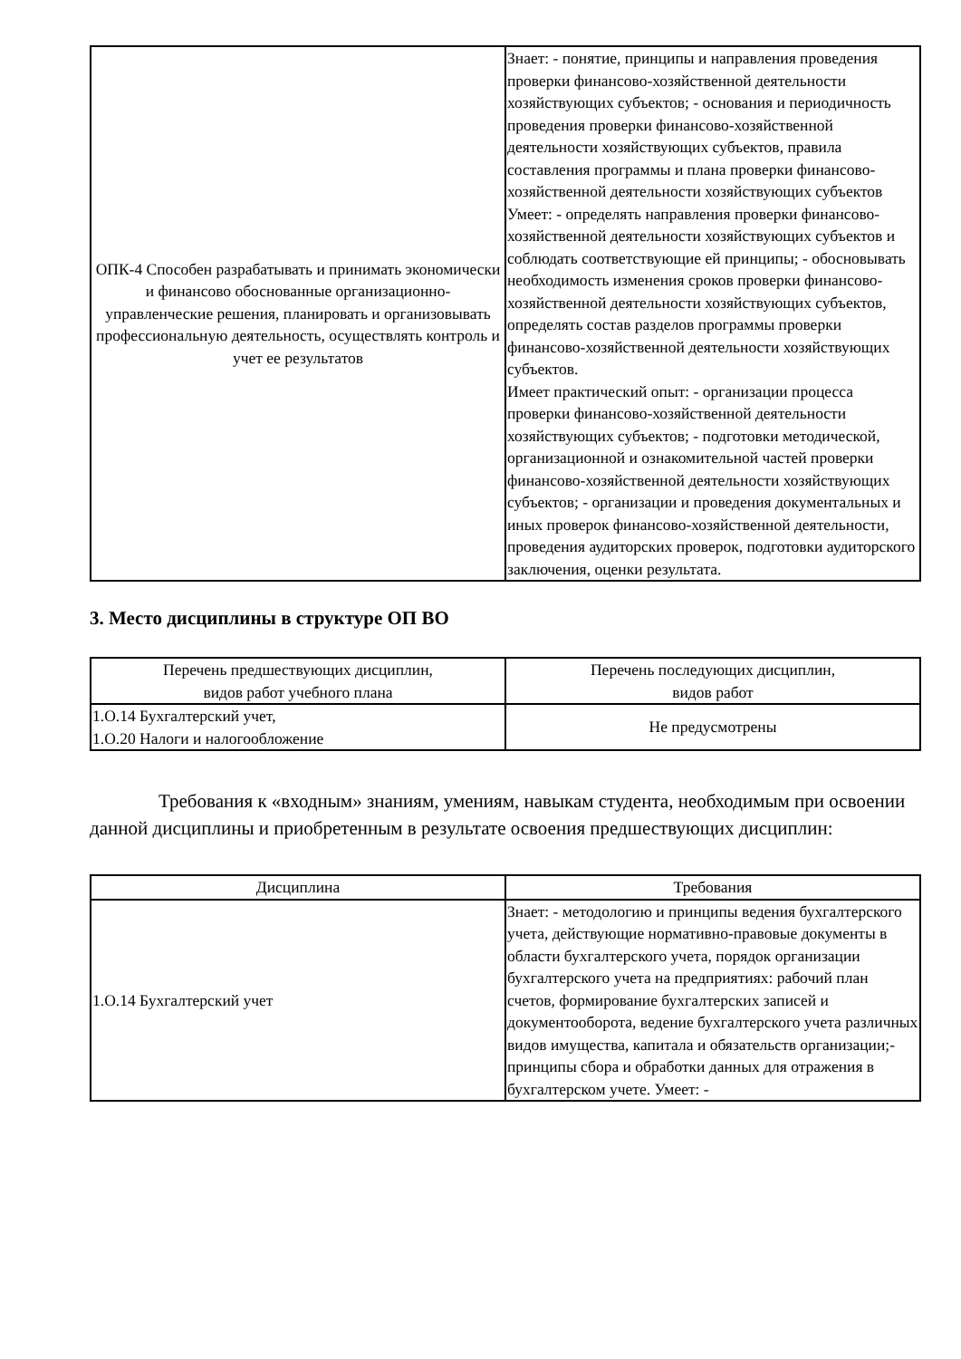| ОПК-4 Способен разрабатывать и принимать экономически и финансово обоснованные организационно-управленческие решения, планировать и организовывать профессиональную деятельность, осуществлять контроль и учет ее результатов | Знает: - понятие, принципы и направления проведения проверки финансово-хозяйственной деятельности хозяйствующих субъектов; - основания и периодичность проведения проверки финансово-хозяйственной деятельности хозяйствующих субъектов, правила составления программы и плана проверки финансово-хозяйственной деятельности хозяйствующих субъектов Умеет: - определять направления проверки финансово-хозяйственной деятельности хозяйствующих субъектов и соблюдать соответствующие ей принципы; - обосновывать необходимость изменения сроков проверки финансово-хозяйственной деятельности хозяйствующих субъектов, определять состав разделов программы проверки финансово-хозяйственной деятельности хозяйствующих субъектов. Имеет практический опыт: - организации процесса проверки финансово-хозяйственной деятельности хозяйствующих субъектов; - подготовки методической, организационной и ознакомительной частей проверки финансово-хозяйственной деятельности хозяйствующих субъектов; - организации и проведения документальных и иных проверок финансово-хозяйственной деятельности, проведения аудиторских проверок, подготовки аудиторского заключения, оценки результата. |
3. Место дисциплины в структуре ОП ВО
| Перечень предшествующих дисциплин, видов работ учебного плана | Перечень последующих дисциплин, видов работ |
| --- | --- |
| 1.О.14 Бухгалтерский учет, 1.О.20 Налоги и налогообложение | Не предусмотрены |
Требования к «входным» знаниям, умениям, навыкам студента, необходимым при освоении данной дисциплины и приобретенным в результате освоения предшествующих дисциплин:
| Дисциплина | Требования |
| --- | --- |
| 1.О.14 Бухгалтерский учет | Знает: - методологию и принципы ведения бухгалтерского учета, действующие нормативно-правовые документы в области бухгалтерского учета, порядок организации бухгалтерского учета на предприятиях: рабочий план счетов, формирование бухгалтерских записей и документооборота, ведение бухгалтерского учета различных видов имущества, капитала и обязательств организации;- принципы сбора и обработки данных для отражения в бухгалтерском учете. Умеет: - |